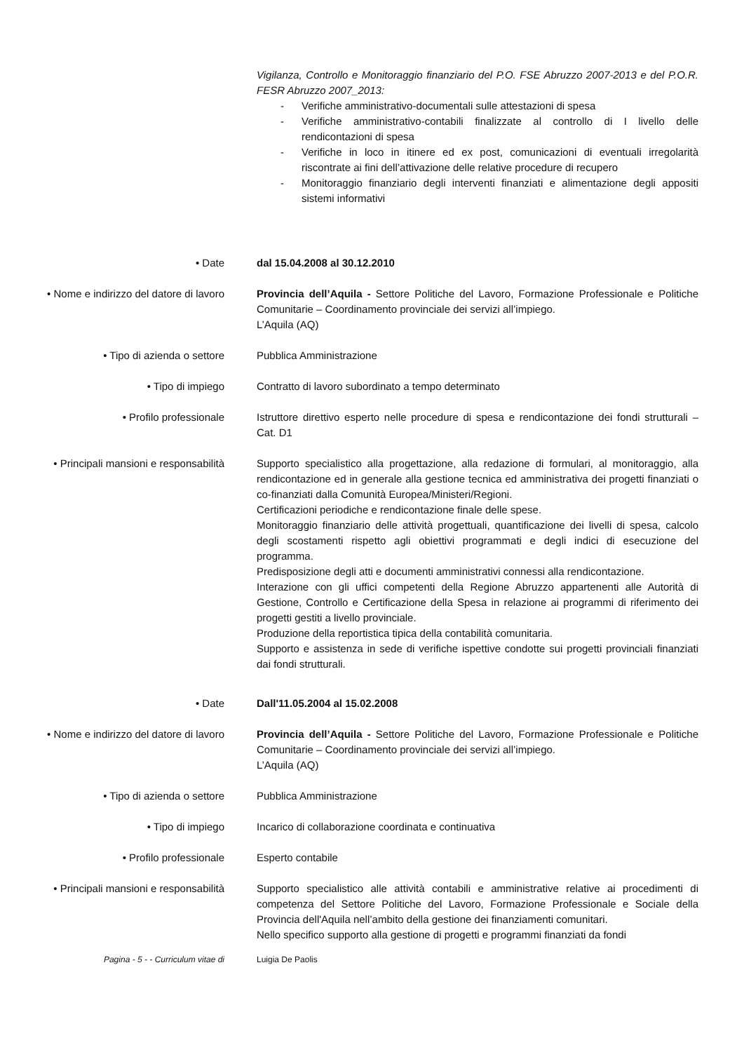Vigilanza, Controllo e Monitoraggio finanziario del P.O. FSE Abruzzo 2007-2013 e del P.O.R. FESR Abruzzo 2007_2013:
- Verifiche amministrativo-documentali sulle attestazioni di spesa
- Verifiche amministrativo-contabili finalizzate al controllo di I livello delle rendicontazioni di spesa
- Verifiche in loco in itinere ed ex post, comunicazioni di eventuali irregolarità riscontrate ai fini dell’attivazione delle relative procedure di recupero
- Monitoraggio finanziario degli interventi finanziati e alimentazione degli appositi sistemi informativi
• Date dal 15.04.2008 al 30.12.2010
• Nome e indirizzo del datore di lavoro
Provincia dell’Aquila - Settore Politiche del Lavoro, Formazione Professionale e Politiche Comunitarie – Coordinamento provinciale dei servizi all’impiego.
L’Aquila (AQ)
• Tipo di azienda o settore Pubblica Amministrazione
• Tipo di impiego Contratto di lavoro subordinato a tempo determinato
• Profilo professionale Istruttore direttivo esperto nelle procedure di spesa e rendicontazione dei fondi strutturali – Cat. D1
• Principali mansioni e responsabilità
Supporto specialistico alla progettazione, alla redazione di formulari, al monitoraggio, alla rendicontazione ed in generale alla gestione tecnica ed amministrativa dei progetti finanziati o co-finanziati dalla Comunità Europea/Ministeri/Regioni.
Certificazioni periodiche e rendicontazione finale delle spese.
Monitoraggio finanziario delle attività progettuali, quantificazione dei livelli di spesa, calcolo degli scostamenti rispetto agli obiettivi programmati e degli indici di esecuzione del programma.
Predisposizione degli atti e documenti amministrativi connessi alla rendicontazione.
Interazione con gli uffici competenti della Regione Abruzzo appartenenti alle Autorità di Gestione, Controllo e Certificazione della Spesa in relazione ai programmi di riferimento dei progetti gestiti a livello provinciale.
Produzione della reportistica tipica della contabilità comunitaria.
Supporto e assistenza in sede di verifiche ispettive condotte sui progetti provinciali finanziati dai fondi strutturali.
• Date Dall'11.05.2004 al 15.02.2008
• Nome e indirizzo del datore di lavoro
Provincia dell’Aquila - Settore Politiche del Lavoro, Formazione Professionale e Politiche Comunitarie – Coordinamento provinciale dei servizi all’impiego.
L’Aquila (AQ)
• Tipo di azienda o settore Pubblica Amministrazione
• Tipo di impiego Incarico di collaborazione coordinata e continuativa
• Profilo professionale Esperto contabile
• Principali mansioni e responsabilità
Supporto specialistico alle attività contabili e amministrative relative ai procedimenti di competenza del Settore Politiche del Lavoro, Formazione Professionale e Sociale della Provincia dell'Aquila nell’ambito della gestione dei finanziamenti comunitari.
Nello specifico supporto alla gestione di progetti e programmi finanziati da fondi
Pagina - 5 - - Curriculum vitae di Luigia De Paolis